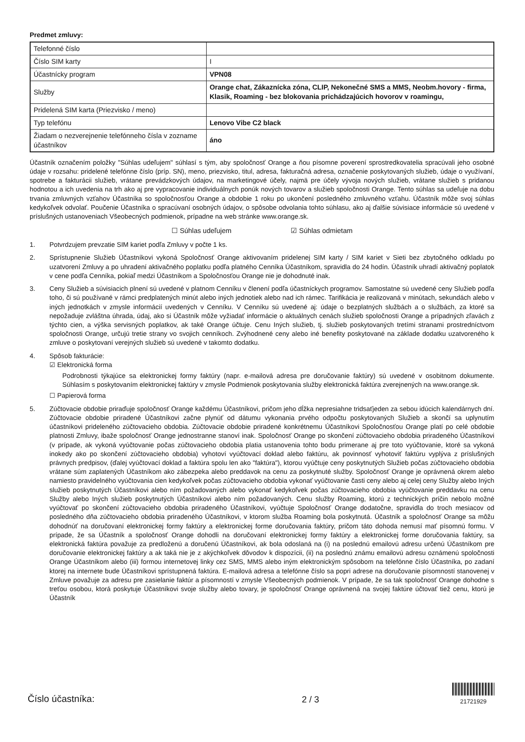Predmet zmluvy:
| Telefonné číslo | |
| Číslo SIM karty | I |
| Účastnícky program | VPN08 |
| Služby | Orange chat, Zákaznícka zóna, CLIP, Nekonečné SMS a MMS, Neobm.hovory - firma, Klasik, Roaming - bez blokovania prichádzajúcich hovorov v roamingu, |
| Pridelená SIM karta (Priezvisko / meno) | |
| Typ telefónu | Lenovo Vibe C2 black |
| Žiadam o nezverejnenie telefónneho čísla v zozname účastníkov | áno |
Účastník označením položky "Súhlas udeľujem" súhlasí s tým, aby spoločnosť Orange a ňou písomne poverení sprostredkovatelia spracúvali jeho osobné údaje v rozsahu: pridelené telefónne číslo (príp. SN), meno, priezvisko, titul, adresa, fakturačná adresa, označenie poskytovaných služieb, údaje o využívaní, spotrebe a fakturácii služieb, vrátane prevádzkových údajov, na marketingové účely, najmä pre účely vývoja nových služieb, vrátane služieb s pridanou hodnotou a ich uvedenia na trh ako aj pre vypracovanie individuálnych ponúk nových tovarov a služieb spoločnosti Orange. Tento súhlas sa udeľuje na dobu trvania zmluvných vzťahov Účastníka so spoločnosťou Orange a obdobie 1 roku po ukončení posledného zmluvného vzťahu. Účastník môže svoj súhlas kedykoľvek odvolať. Poučenie Účastníka o spracúvaní osobných údajov, o spôsobe odvolania tohto súhlasu, ako aj ďalšie súvisiace informácie sú uvedené v príslušných ustanoveniach Všeobecných podmienok, prípadne na web stránke www.orange.sk.
☐ Súhlas udeľujem ☑ Súhlas odmietam
1. Potvrdzujem prevzatie SIM kariet podľa Zmluvy v počte 1 ks.
2. Sprístupnenie Služieb Účastníkovi vykoná Spoločnosť Orange aktivovaním pridelenej SIM karty / SIM kariet v Sieti bez zbytočného odkladu po uzatvorení Zmluvy a po uhradení aktivačného poplatku podľa platného Cenníka Účastníkom, spravidla do 24 hodín. Účastník uhradí aktivačný poplatok v cene podľa Cenníka, pokiaľ medzi Účastníkom a Spoločnosťou Orange nie je dohodnuté inak.
3. Ceny Služieb a súvisiacich plnení sú uvedené v platnom Cenníku v členení podľa účastníckych programov. Samostatne sú uvedené ceny Služieb podľa toho, či sú používané v rámci predplatených minút alebo iných jednotiek alebo nad ich rámec. Tarifikácia je realizovaná v minútach, sekundách alebo v iných jednotkách v zmysle informácií uvedených v Cenníku. V Cenníku sú uvedené aj: údaje o bezplatných službách a o službách, za ktoré sa nepožaduje zvláštna úhrada, údaj, ako si Účastník môže vyžiadať informácie o aktuálnych cenách služieb spoločnosti Orange a prípadných zľavách z týchto cien, a výška servisných poplatkov, ak také Orange účtuje. Cenu Iných služieb, tj. služieb poskytovaných tretími stranami prostredníctvom spoločnosti Orange, určujú tretie strany vo svojich cenníkoch. Zvýhodnené ceny alebo iné benefity poskytované na základe dodatku uzatvoreného k zmluve o poskytovaní verejných služieb sú uvedené v takomto dodatku.
4. Spôsob fakturácie:
☑ Elektronická forma
Podrobnosti týkajúce sa elektronickej formy faktúry (napr. e-mailová adresa pre doručovanie faktúry) sú uvedené v osobitnom dokumente. Súhlasím s poskytovaním elektronickej faktúry v zmysle Podmienok poskytovania služby elektronická faktúra zverejnených na www.orange.sk.
☐ Papierová forma
5. Zúčtovacie obdobie priraďuje spoločnosť Orange každému Účastníkovi, pričom jeho dĺžka nepresiahne tridsaťjeden za sebou idúcich kalendárnych dní. Zúčtovacie obdobie priradené Účastníkovi začne plynúť od dátumu vykonania prvého odpočtu poskytovaných Služieb a skončí sa uplynutím účastníkovi prideleného zúčtovacieho obdobia. Zúčtovacie obdobie priradené konkrétnemu Účastníkovi Spoločnosťou Orange platí po celé obdobie platnosti Zmluvy, ibaže spoločnosť Orange jednostranne stanoví inak. Spoločnosť Orange po skončení zúčtovacieho obdobia priradeného Účastníkovi (v prípade, ak vykoná vyúčtovanie počas zúčtovacieho obdobia platia ustanovenia tohto bodu primerane aj pre toto vyúčtovanie, ktoré sa vykoná inokedy ako po skončení zúčtovacieho obdobia) vyhotoví vyúčtovací doklad alebo faktúru, ak povinnosť vyhotoviť faktúru vyplýva z príslušných právnych predpisov, (ďalej vyúčtovací doklad a faktúra spolu len ako "faktúra"), ktorou vyúčtuje ceny poskytnutých Služieb počas zúčtovacieho obdobia vrátane súm zaplatených Účastníkom ako zábezpeka alebo preddavok na cenu za poskytnuté služby. Spoločnosť Orange je oprávnená okrem alebo namiesto pravidelného vyúčtovania cien kedykoľvek počas zúčtovacieho obdobia vykonať vyúčtovanie časti ceny alebo aj celej ceny Služby alebo Iných služieb poskytnutých Účastníkovi alebo ním požadovaných alebo vykonať kedykoľvek počas zúčtovacieho obdobia vyúčtovanie preddavku na cenu Služby alebo Iných služieb poskytnutých Účastníkovi alebo ním požadovaných. Cenu služby Roaming, ktorú z technických príčin nebolo možné vyúčtovať po skončení zúčtovacieho obdobia priradeného Účastníkovi, vyúčtuje Spoločnosť Orange dodatočne, spravidla do troch mesiacov od posledného dňa zúčtovacieho obdobia priradeného Účastníkovi, v ktorom služba Roaming bola poskytnutá. Účastník a spoločnosť Orange sa môžu dohodnúť na doručovaní elektronickej formy faktúry a elektronickej forme doručovania faktúry, pričom táto dohoda nemusí mať písomnú formu. V prípade, že sa Účastník a spoločnosť Orange dohodli na doručovaní elektronickej formy faktúry a elektronickej forme doručovania faktúry, sa elektronická faktúra považuje za predloženú a doručenú Účastníkovi, ak bola odoslaná na (i) na poslednú emailovú adresu určenú Účastníkom pre doručovanie elektronickej faktúry a ak taká nie je z akýchkoľvek dôvodov k dispozícii, (ii) na poslednú známu emailovú adresu oznámenú spoločnosti Orange Účastníkom alebo (iii) formou internetovej linky cez SMS, MMS alebo iným elektronickým spôsobom na telefónne číslo Účastníka, po zadaní ktorej na internete bude Účastníkovi sprístupnená faktúra. E-mailová adresa a telefónne číslo sa popri adrese na doručovanie písomností stanovenej v Zmluve považuje za adresu pre zasielanie faktúr a písomností v zmysle Všeobecných podmienok. V prípade, že sa tak spoločnosť Orange dohodne s treťou osobou, ktorá poskytuje Účastníkovi svoje služby alebo tovary, je spoločnosť Orange oprávnená na svojej faktúre účtovať tiež cenu, ktorú je Účastník
Číslo účastníka: 2 / 3 21721929